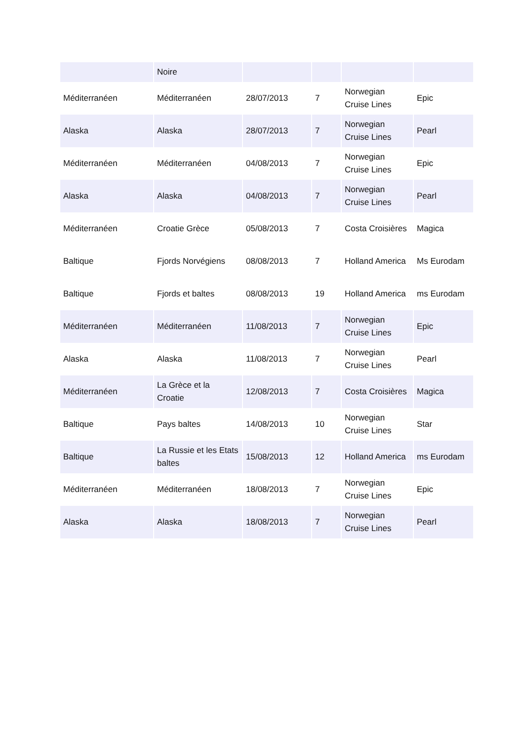| | Noire | | | | |
| Méditerranéen | Méditerranéen | 28/07/2013 | 7 | Norwegian Cruise Lines | Epic |
| Alaska | Alaska | 28/07/2013 | 7 | Norwegian Cruise Lines | Pearl |
| Méditerranéen | Méditerranéen | 04/08/2013 | 7 | Norwegian Cruise Lines | Epic |
| Alaska | Alaska | 04/08/2013 | 7 | Norwegian Cruise Lines | Pearl |
| Méditerranéen | Croatie Grèce | 05/08/2013 | 7 | Costa Croisières | Magica |
| Baltique | Fjords Norvégiens | 08/08/2013 | 7 | Holland America | Ms Eurodam |
| Baltique | Fjords et baltes | 08/08/2013 | 19 | Holland America | ms Eurodam |
| Méditerranéen | Méditerranéen | 11/08/2013 | 7 | Norwegian Cruise Lines | Epic |
| Alaska | Alaska | 11/08/2013 | 7 | Norwegian Cruise Lines | Pearl |
| Méditerranéen | La Grèce et la Croatie | 12/08/2013 | 7 | Costa Croisières | Magica |
| Baltique | Pays baltes | 14/08/2013 | 10 | Norwegian Cruise Lines | Star |
| Baltique | La Russie et les Etats baltes | 15/08/2013 | 12 | Holland America | ms Eurodam |
| Méditerranéen | Méditerranéen | 18/08/2013 | 7 | Norwegian Cruise Lines | Epic |
| Alaska | Alaska | 18/08/2013 | 7 | Norwegian Cruise Lines | Pearl |